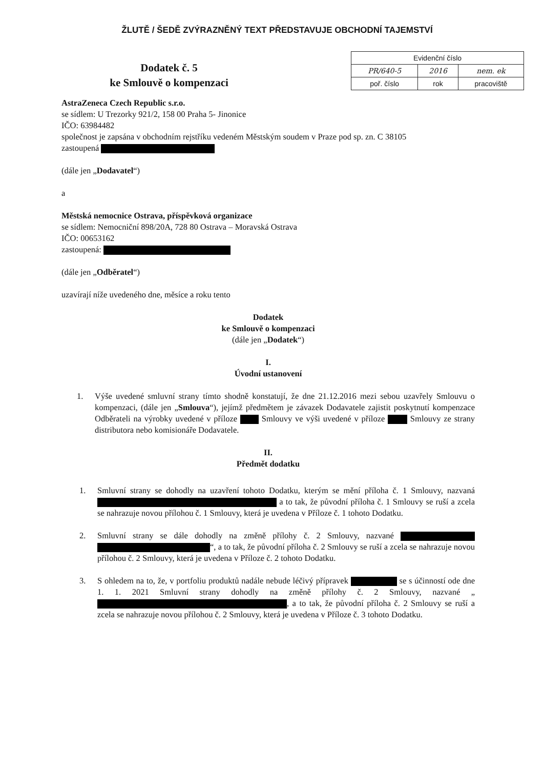ŽLUTĚ / ŠEDĚ ZVÝRAZNĚNÝ TEXT PŘEDSTAVUJE OBCHODNÍ TAJEMSTVÍ
Dodatek č. 5
ke Smlouvě o kompenzaci
| Evidenční číslo | | |
| PR/640-5 | 2016 | nem. ek |
| poř. číslo | rok | pracoviště |
AstraZeneca Czech Republic s.r.o.
se sídlem: U Trezorky 921/2, 158 00 Praha 5- Jinonice
IČO: 63984482
společnost je zapsána v obchodním rejstříku vedeném Městským soudem v Praze pod sp. zn. C 38105
zastoupená
(dále jen „Dodavatel“)
a
Městská nemocnice Ostrava, příspěvková organizace
se sídlem: Nemocniční 898/20A, 728 80 Ostrava – Moravská Ostrava
IČO: 00653162
zastoupená:
(dále jen „Odběratel“)
uzavírají níže uvedeného dne, měsíce a roku tento
Dodatek
ke Smlouvě o kompenzaci
(dále jen „Dodatek“)
I.
Úvodní ustanovení
1. Výše uvedené smluvní strany tímto shodně konstatují, že dne 21.12.2016 mezi sebou uzavřely Smlouvu o kompenzaci, (dále jen „Smlouva“), jejímž předmětem je závazek Dodavatele zajistit poskytnutí kompenzace Odběrateli na výrobky uvedené v příloze Smlouvy ve výši uvedené v příloze Smlouvy ze strany distributora nebo komisionáře Dodavatele.
II.
Předmět dodatku
1. Smluvní strany se dohodly na uzavření tohoto Dodatku, kterým se mění příloha č. 1 Smlouvy, nazvaná a to tak, že původní příloha č. 1 Smlouvy se ruší a zcela se nahrazuje novou přílohou č. 1 Smlouvy, která je uvedena v Příloze č. 1 tohoto Dodatku.
2. Smluvní strany se dále dohodly na změně přílohy č. 2 Smlouvy, nazvané “, a to tak, že původní příloha č. 2 Smlouvy se ruší a zcela se nahrazuje novou přílohou č. 2 Smlouvy, která je uvedena v Příloze č. 2 tohoto Dodatku.
3. S ohledem na to, že, v portfoliu produktů nadále nebude léčivý přípravek se s účinností ode dne 1. 1. 2021 Smluvní strany dohodly na změně přílohy č. 2 Smlouvy, nazvané „ , a to tak, že původní příloha č. 2 Smlouvy se ruší a zcela se nahrazuje novou přílohou č. 2 Smlouvy, která je uvedena v Příloze č. 3 tohoto Dodatku.